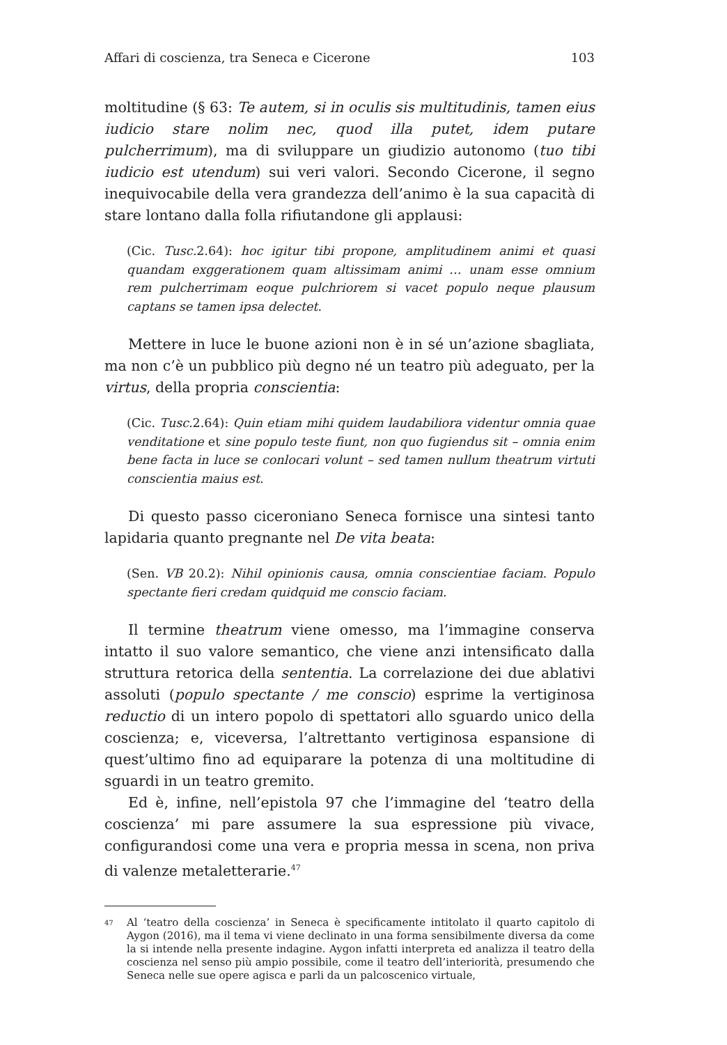Affari di coscienza, tra Seneca e Cicerone 103
moltitudine (§ 63: Te autem, si in oculis sis multitudinis, tamen eius iudicio stare nolim nec, quod illa putet, idem putare pulcherrimum), ma di sviluppare un giudizio autonomo (tuo tibi iudicio est utendum) sui veri valori. Secondo Cicerone, il segno inequivocabile della vera grandezza dell’animo è la sua capacità di stare lontano dalla folla rifiutandone gli applausi:
(Cic. Tusc. 2.64): hoc igitur tibi propone, amplitudinem animi et quasi quandam exggerationem quam altissimam animi … unam esse omnium rem pulcherrimam eoque pulchriorem si vacet populo neque plausum captans se tamen ipsa delectet.
Mettere in luce le buone azioni non è in sé un’azione sbagliata, ma non c’è un pubblico più degno né un teatro più adeguato, per la virtus, della propria conscientia:
(Cic. Tusc. 2.64): Quin etiam mihi quidem laudabiliora videntur omnia quae venditatione et sine populo teste fiunt, non quo fugiendus sit – omnia enim bene facta in luce se conlocari volunt – sed tamen nullum theatrum virtuti conscientia maius est.
Di questo passo ciceroniano Seneca fornisce una sintesi tanto lapidaria quanto pregnante nel De vita beata:
(Sen. VB 20.2): Nihil opinionis causa, omnia conscientiae faciam. Populo spectante fieri credam quidquid me conscio faciam.
Il termine theatrum viene omesso, ma l’immagine conserva intatto il suo valore semantico, che viene anzi intensificato dalla struttura retorica della sententia. La correlazione dei due ablativi assoluti (populo spectante / me conscio) esprime la vertiginosa reductio di un intero popolo di spettatori allo sguardo unico della coscienza; e, viceversa, l’altrettanto vertiginosa espansione di quest’ultimo fino ad equiparare la potenza di una moltitudine di sguardi in un teatro gremito.
Ed è, infine, nell’epistola 97 che l’immagine del ‘teatro della coscienza’ mi pare assumere la sua espressione più vivace, configurandosi come una vera e propria messa in scena, non priva di valenze metaletterarie.<sup>47</sup>
<sup>47</sup> Al ‘teatro della coscienza’ in Seneca è specificamente intitolato il quarto capitolo di Aygon (2016), ma il tema vi viene declinato in una forma sensibilmente diversa da come la si intende nella presente indagine. Aygon infatti interpreta ed analizza il teatro della coscienza nel senso più ampio possibile, come il teatro dell’interiorità, presumendo che Seneca nelle sue opere agisca e parli da un palcoscenico virtuale,